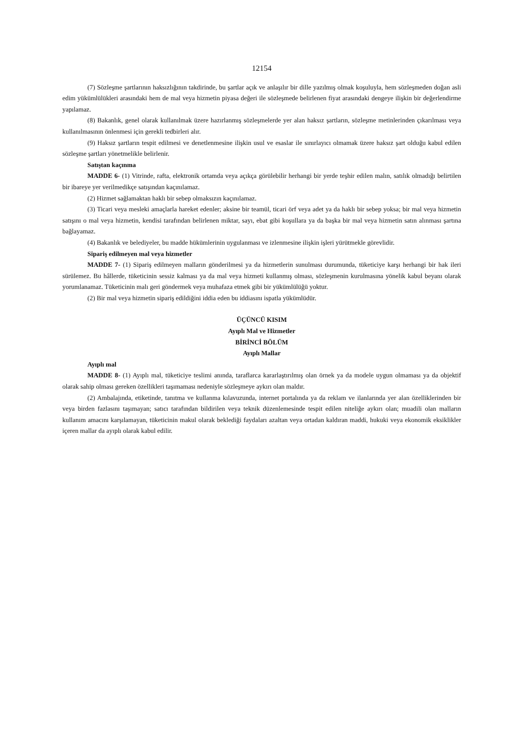12154
(7) Sözleşme şartlarının haksızlığının takdirinde, bu şartlar açık ve anlaşılır bir dille yazılmış olmak koşuluyla, hem sözleşmeden doğan asli edim yükümlülükleri arasındaki hem de mal veya hizmetin piyasa değeri ile sözleşmede belirlenen fiyat arasındaki dengeye ilişkin bir değerlendirme yapılamaz.
(8) Bakanlık, genel olarak kullanılmak üzere hazırlanmış sözleşmelerde yer alan haksız şartların, sözleşme metinlerinden çıkarılması veya kullanılmasının önlenmesi için gerekli tedbirleri alır.
(9) Haksız şartların tespit edilmesi ve denetlenmesine ilişkin usul ve esaslar ile sınırlayıcı olmamak üzere haksız şart olduğu kabul edilen sözleşme şartları yönetmelikle belirlenir.
Satıştan kaçınma
MADDE 6- (1) Vitrinde, rafta, elektronik ortamda veya açıkça görülebilir herhangi bir yerde teşhir edilen malın, satılık olmadığı belirtilen bir ibareye yer verilmedikçe satışından kaçınılamaz.
(2) Hizmet sağlamaktan haklı bir sebep olmaksızın kaçınılamaz.
(3) Ticari veya mesleki amaçlarla hareket edenler; aksine bir teamül, ticari örf veya adet ya da haklı bir sebep yoksa; bir mal veya hizmetin satışını o mal veya hizmetin, kendisi tarafından belirlenen miktar, sayı, ebat gibi koşullara ya da başka bir mal veya hizmetin satın alınması şartına bağlayamaz.
(4) Bakanlık ve belediyeler, bu madde hükümlerinin uygulanması ve izlenmesine ilişkin işleri yürütmekle görevlidir.
Sipariş edilmeyen mal veya hizmetler
MADDE 7- (1) Sipariş edilmeyen malların gönderilmesi ya da hizmetlerin sunulması durumunda, tüketiciye karşı herhangi bir hak ileri sürülemez. Bu hâllerde, tüketicinin sessiz kalması ya da mal veya hizmeti kullanmış olması, sözleşmenin kurulmasına yönelik kabul beyanı olarak yorumlanamaz. Tüketicinin malı geri göndermek veya muhafaza etmek gibi bir yükümlülüğü yoktur.
(2) Bir mal veya hizmetin sipariş edildiğini iddia eden bu iddiasını ispatla yükümlüdür.
ÜÇÜNCÜ KISIM
Ayıplı Mal ve Hizmetler
BİRİNCİ BÖLÜM
Ayıplı Mallar
Ayıplı mal
MADDE 8- (1) Ayıplı mal, tüketiciye teslimi anında, taraflarca kararlaştırılmış olan örnek ya da modele uygun olmaması ya da objektif olarak sahip olması gereken özellikleri taşımaması nedeniyle sözleşmeye aykırı olan maldır.
(2) Ambalajında, etiketinde, tanıtma ve kullanma kılavuzunda, internet portalında ya da reklam ve ilanlarında yer alan özelliklerinden bir veya birden fazlasını taşımayan; satıcı tarafından bildirilen veya teknik düzenlemesinde tespit edilen niteliğe aykırı olan; muadili olan malların kullanım amacını karşılamayan, tüketicinin makul olarak beklediği faydaları azaltan veya ortadan kaldıran maddi, hukuki veya ekonomik eksiklikler içeren mallar da ayıplı olarak kabul edilir.